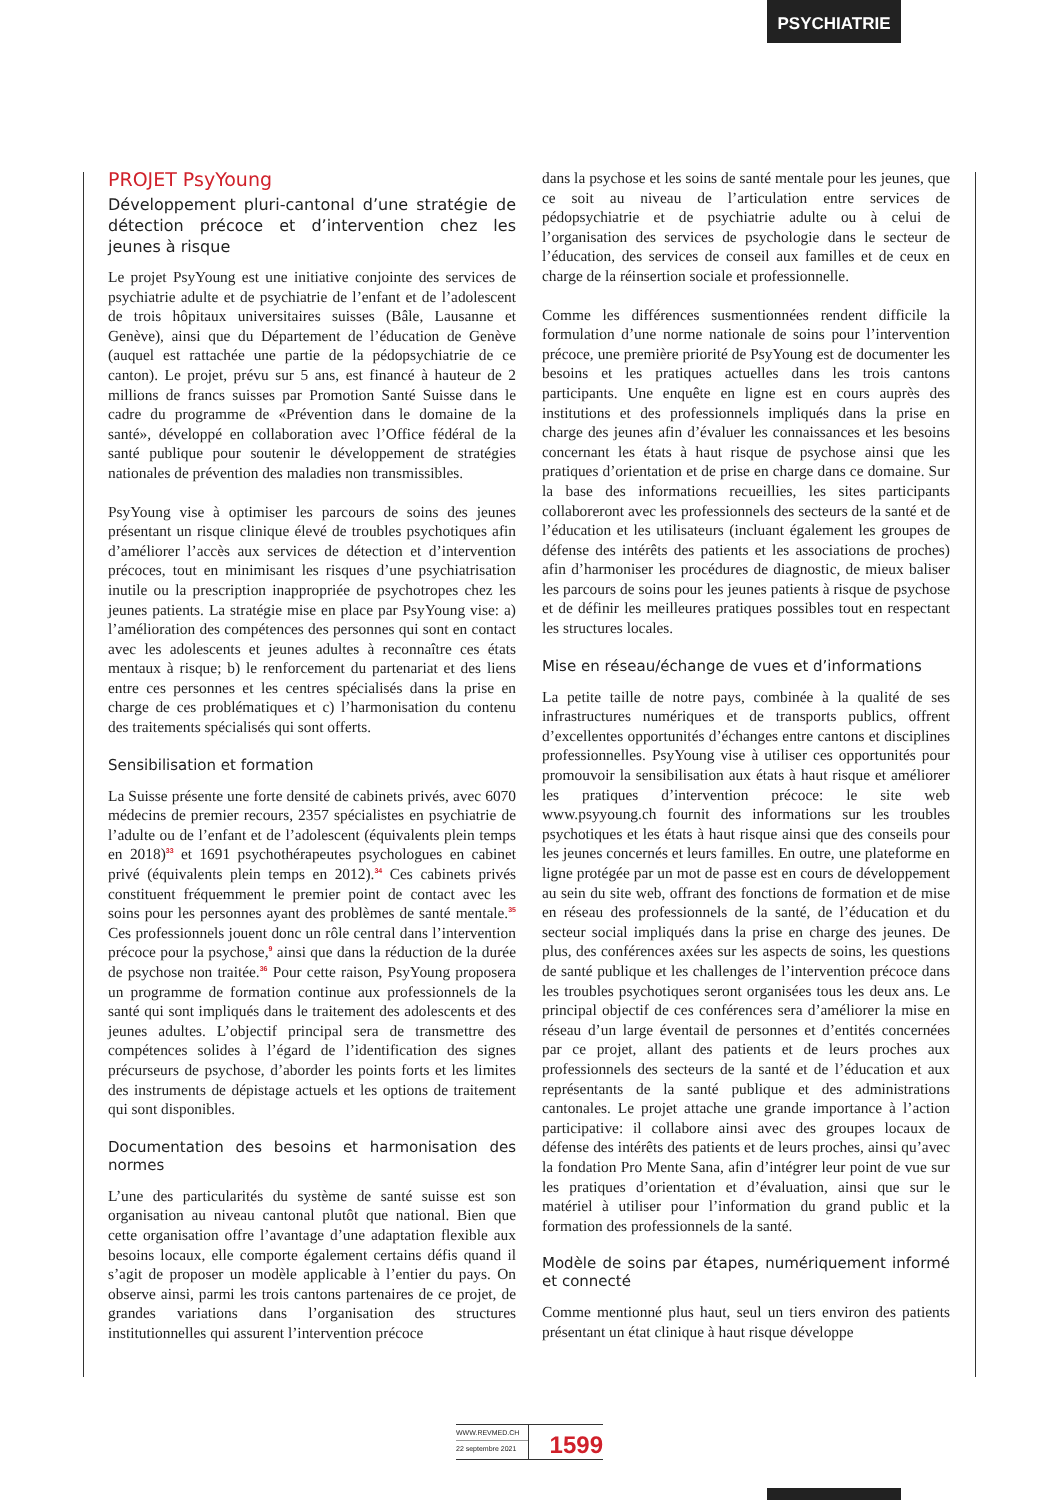PSYCHIATRIE
PROJET PsyYoung
Développement pluri-cantonal d’une stratégie de détection précoce et d’intervention chez les jeunes à risque
Le projet PsyYoung est une initiative conjointe des services de psychiatrie adulte et de psychiatrie de l’enfant et de l’adolescent de trois hôpitaux universitaires suisses (Bâle, Lausanne et Genève), ainsi que du Département de l’éducation de Genève (auquel est rattachée une partie de la pédopsychiatrie de ce canton). Le projet, prévu sur 5 ans, est financé à hauteur de 2 millions de francs suisses par Promotion Santé Suisse dans le cadre du programme de «Prévention dans le domaine de la santé», développé en collaboration avec l’Office fédéral de la santé publique pour soutenir le développement de stratégies nationales de prévention des maladies non transmissibles.
PsyYoung vise à optimiser les parcours de soins des jeunes présentant un risque clinique élevé de troubles psychotiques afin d’améliorer l’accès aux services de détection et d’intervention précoces, tout en minimisant les risques d’une psychiatrisation inutile ou la prescription inappropriée de psychotropes chez les jeunes patients. La stratégie mise en place par PsyYoung vise: a) l’amélioration des compétences des personnes qui sont en contact avec les adolescents et jeunes adultes à reconnaître ces états mentaux à risque; b) le renforcement du partenariat et des liens entre ces personnes et les centres spécialisés dans la prise en charge de ces problématiques et c) l’harmonisation du contenu des traitements spécialisés qui sont offerts.
Sensibilisation et formation
La Suisse présente une forte densité de cabinets privés, avec 6070 médecins de premier recours, 2357 spécialistes en psychiatrie de l’adulte ou de l’enfant et de l’adolescent (équivalents plein temps en 2018)<sup>33</sup> et 1691 psychothérapeutes psychologues en cabinet privé (équivalents plein temps en 2012).<sup>34</sup> Ces cabinets privés constituent fréquemment le premier point de contact avec les soins pour les personnes ayant des problèmes de santé mentale.<sup>35</sup> Ces professionnels jouent donc un rôle central dans l’intervention précoce pour la psychose,<sup>9</sup> ainsi que dans la réduction de la durée de psychose non traitée.<sup>36</sup> Pour cette raison, PsyYoung proposera un programme de formation continue aux professionnels de la santé qui sont impliqués dans le traitement des adolescents et des jeunes adultes. L’objectif principal sera de transmettre des compétences solides à l’égard de l’identification des signes précurseurs de psychose, d’aborder les points forts et les limites des instruments de dépistage actuels et les options de traitement qui sont disponibles.
Documentation des besoins et harmonisation des normes
L’une des particularités du système de santé suisse est son organisation au niveau cantonal plutôt que national. Bien que cette organisation offre l’avantage d’une adaptation flexible aux besoins locaux, elle comporte également certains défis quand il s’agit de proposer un modèle applicable à l’entier du pays. On observe ainsi, parmi les trois cantons partenaires de ce projet, de grandes variations dans l’organisation des structures institutionnelles qui assurent l’intervention précoce
dans la psychose et les soins de santé mentale pour les jeunes, que ce soit au niveau de l’articulation entre services de pédopsychiatrie et de psychiatrie adulte ou à celui de l’organisation des services de psychologie dans le secteur de l’éducation, des services de conseil aux familles et de ceux en charge de la réinsertion sociale et professionnelle.
Comme les différences susmentionnées rendent difficile la formulation d’une norme nationale de soins pour l’intervention précoce, une première priorité de PsyYoung est de documenter les besoins et les pratiques actuelles dans les trois cantons participants. Une enquête en ligne est en cours auprès des institutions et des professionnels impliqués dans la prise en charge des jeunes afin d’évaluer les connaissances et les besoins concernant les états à haut risque de psychose ainsi que les pratiques d’orientation et de prise en charge dans ce domaine. Sur la base des informations recueillies, les sites participants collaboreront avec les professionnels des secteurs de la santé et de l’éducation et les utilisateurs (incluant également les groupes de défense des intérêts des patients et les associations de proches) afin d’harmoniser les procédures de diagnostic, de mieux baliser les parcours de soins pour les jeunes patients à risque de psychose et de définir les meilleures pratiques possibles tout en respectant les structures locales.
Mise en réseau/échange de vues et d’informations
La petite taille de notre pays, combinée à la qualité de ses infrastructures numériques et de transports publics, offrent d’excellentes opportunités d’échanges entre cantons et disciplines professionnelles. PsyYoung vise à utiliser ces opportunités pour promouvoir la sensibilisation aux états à haut risque et améliorer les pratiques d’intervention précoce: le site web www.psyyoung.ch fournit des informations sur les troubles psychotiques et les états à haut risque ainsi que des conseils pour les jeunes concernés et leurs familles. En outre, une plateforme en ligne protégée par un mot de passe est en cours de développement au sein du site web, offrant des fonctions de formation et de mise en réseau des professionnels de la santé, de l’éducation et du secteur social impliqués dans la prise en charge des jeunes. De plus, des conférences axées sur les aspects de soins, les questions de santé publique et les challenges de l’intervention précoce dans les troubles psychotiques seront organisées tous les deux ans. Le principal objectif de ces conférences sera d’améliorer la mise en réseau d’un large éventail de personnes et d’entités concernées par ce projet, allant des patients et de leurs proches aux professionnels des secteurs de la santé et de l’éducation et aux représentants de la santé publique et des administrations cantonales. Le projet attache une grande importance à l’action participative: il collabore ainsi avec des groupes locaux de défense des intérêts des patients et de leurs proches, ainsi qu’avec la fondation Pro Mente Sana, afin d’intégrer leur point de vue sur les pratiques d’orientation et d’évaluation, ainsi que sur le matériel à utiliser pour l’information du grand public et la formation des professionnels de la santé.
Modèle de soins par étapes, numériquement informé et connecté
Comme mentionné plus haut, seul un tiers environ des patients présentant un état clinique à haut risque développe
WWW.REVMED.CH
22 septembre 2021
1599